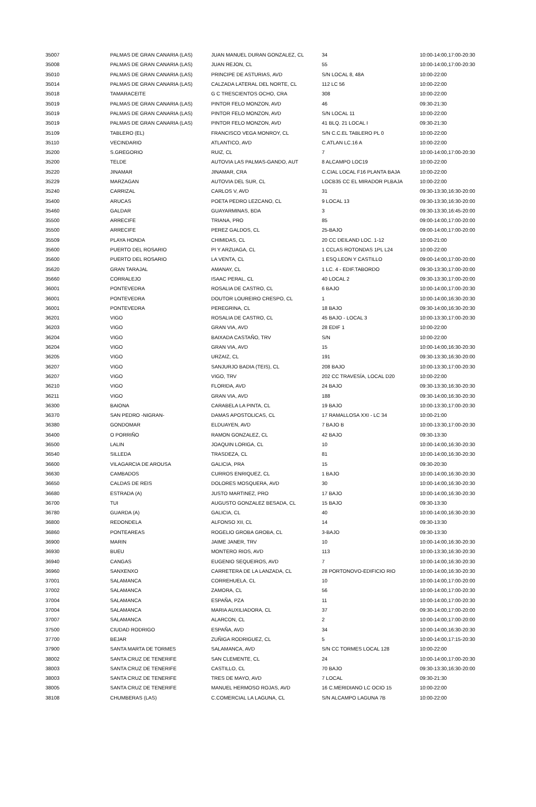| 35007 | PALMAS DE GRAN CANARIA (LAS) | JUAN MANUEL DURAN GONZALEZ, CL | 34 | 10:00-14:00,17:00-20:30 |
| 35008 | PALMAS DE GRAN CANARIA (LAS) | JUAN REJON, CL | 55 | 10:00-14:00,17:00-20:30 |
| 35010 | PALMAS DE GRAN CANARIA (LAS) | PRINCIPE DE ASTURIAS, AVD | S/N LOCAL 8, 48A | 10:00-22:00 |
| 35014 | PALMAS DE GRAN CANARIA (LAS) | CALZADA LATERAL DEL NORTE, CL | 112 LC 56 | 10:00-22:00 |
| 35018 | TAMARACEITE | G C TRESCIENTOS OCHO, CRA | 308 | 10:00-22:00 |
| 35019 | PALMAS DE GRAN CANARIA (LAS) | PINTOR FELO MONZON, AVD | 46 | 09:30-21:30 |
| 35019 | PALMAS DE GRAN CANARIA (LAS) | PINTOR FELO MONZON, AVD | S/N LOCAL 11 | 10:00-22:00 |
| 35019 | PALMAS DE GRAN CANARIA (LAS) | PINTOR FELO MONZON, AVD | 41 BLQ. 21 LOCAL I | 09:30-21:30 |
| 35109 | TABLERO (EL) | FRANCISCO VEGA MONROY, CL | S/N C.C.EL TABLERO PL 0 | 10:00-22:00 |
| 35110 | VECINDARIO | ATLANTICO, AVD | C.ATLAN LC.16 A | 10:00-22:00 |
| 35200 | S.GREGORIO | RUIZ, CL | 7 | 10:00-14:00,17:00-20:30 |
| 35200 | TELDE | AUTOVIA LAS PALMAS-GANDO, AUT | 8 ALCAMPO LOC19 | 10:00-22:00 |
| 35220 | JINAMAR | JINAMAR, CRA | C.CIAL LOCAL F16 PLANTA BAJA | 10:00-22:00 |
| 35229 | MARZAGAN | AUTOVIA DEL SUR, CL | LOCB35 CC EL MIRADOR PLBAJA | 10:00-22:00 |
| 35240 | CARRIZAL | CARLOS V, AVD | 31 | 09:30-13:30,16:30-20:00 |
| 35400 | ARUCAS | POETA PEDRO LEZCANO, CL | 9 LOCAL 13 | 09:30-13:30,16:30-20:00 |
| 35460 | GALDAR | GUAYARMINAS, BDA | 3 | 09:30-13:30,16:45-20:00 |
| 35500 | ARRECIFE | TRIANA, PRO | 85 | 09:00-14:00,17:00-20:00 |
| 35500 | ARRECIFE | PEREZ GALDOS, CL | 25-BAJO | 09:00-14:00,17:00-20:00 |
| 35509 | PLAYA HONDA | CHIMIDAS, CL | 20 CC DEILAND LOC. 1-12 | 10:00-21:00 |
| 35600 | PUERTO DEL ROSARIO | PI Y ARZUAGA, CL | 1 CCLAS ROTONDAS 1PL L24 | 10:00-22:00 |
| 35600 | PUERTO DEL ROSARIO | LA VENTA, CL | 1 ESQ.LEON Y CASTILLO | 09:00-14:00,17:00-20:00 |
| 35620 | GRAN TARAJAL | AMANAY, CL | 1 LC. 4 - EDIF.TABORDO | 09:30-13:30,17:00-20:00 |
| 35660 | CORRALEJO | ISAAC PERAL, CL | 40 LOCAL 2 | 09:30-13:30,17:00-20:00 |
| 36001 | PONTEVEDRA | ROSALIA DE CASTRO, CL | 6 BAJO | 10:00-14:00,17:00-20:30 |
| 36001 | PONTEVEDRA | DOUTOR LOUREIRO CRESPO, CL | 1 | 10:00-14:00,16:30-20:30 |
| 36001 | PONTEVEDRA | PEREGRINA, CL | 18 BAJO | 09:30-14:00,16:30-20:30 |
| 36201 | VIGO | ROSALIA DE CASTRO, CL | 45 BAJO - LOCAL 3 | 10:00-13:30,17:00-20:30 |
| 36203 | VIGO | GRAN VIA, AVD | 28 EDIF 1 | 10:00-22:00 |
| 36204 | VIGO | BAIXADA CASTAÑO, TRV | S/N | 10:00-22:00 |
| 36204 | VIGO | GRAN VIA, AVD | 15 | 10:00-14:00,16:30-20:30 |
| 36205 | VIGO | URZAIZ, CL | 191 | 09:30-13:30,16:30-20:00 |
| 36207 | VIGO | SANJURJO BADIA (TEIS), CL | 208 BAJO | 10:00-13:30,17:00-20:30 |
| 36207 | VIGO | VIGO, TRV | 202 CC TRAVESÍA, LOCAL D20 | 10:00-22:00 |
| 36210 | VIGO | FLORIDA, AVD | 24 BAJO | 09:30-13:30,16:30-20:30 |
| 36211 | VIGO | GRAN VIA, AVD | 188 | 09:30-14:00,16:30-20:30 |
| 36300 | BAIONA | CARABELA LA PINTA, CL | 19 BAJO | 10:00-13:30,17:00-20:30 |
| 36370 | SAN PEDRO -NIGRAN- | DAMAS APOSTOLICAS, CL | 17 RAMALLOSA XXI - LC 34 | 10:00-21:00 |
| 36380 | GONDOMAR | ELDUAYEN, AVD | 7 BAJO B | 10:00-13:30,17:00-20:30 |
| 36400 | O PORRIÑO | RAMON GONZALEZ, CL | 42 BAJO | 09:30-13:30 |
| 36500 | LALIN | JOAQUIN LORIGA, CL | 10 | 10:00-14:00,16:30-20:30 |
| 36540 | SILLEDA | TRASDEZA, CL | 81 | 10:00-14:00,16:30-20:30 |
| 36600 | VILAGARCIA DE AROUSA | GALICIA, PRA | 15 | 09:30-20:30 |
| 36630 | CAMBADOS | CURROS ENRIQUEZ, CL | 1 BAJO | 10:00-14:00,16:30-20:30 |
| 36650 | CALDAS DE REIS | DOLORES MOSQUERA, AVD | 30 | 10:00-14:00,16:30-20:30 |
| 36680 | ESTRADA (A) | JUSTO MARTINEZ, PRO | 17 BAJO | 10:00-14:00,16:30-20:30 |
| 36700 | TUI | AUGUSTO GONZALEZ BESADA, CL | 15 BAJO | 09:30-13:30 |
| 36780 | GUARDA (A) | GALICIA, CL | 40 | 10:00-14:00,16:30-20:30 |
| 36800 | REDONDELA | ALFONSO XII, CL | 14 | 09:30-13:30 |
| 36860 | PONTEAREAS | ROGELIO GROBA GROBA, CL | 3-BAJO | 09:30-13:30 |
| 36900 | MARIN | JAIME JANER, TRV | 10 | 10:00-14:00,16:30-20:30 |
| 36930 | BUEU | MONTERO RIOS, AVD | 113 | 10:00-13:30,16:30-20:30 |
| 36940 | CANGAS | EUGENIO SEQUEIROS, AVD | 7 | 10:00-14:00,16:30-20:30 |
| 36960 | SANXENXO | CARRETERA DE LA LANZADA, CL | 28 PORTONOVO-EDIFICIO RIO | 10:00-14:00,16:30-20:30 |
| 37001 | SALAMANCA | CORREHUELA, CL | 10 | 10:00-14:00,17:00-20:00 |
| 37002 | SALAMANCA | ZAMORA, CL | 56 | 10:00-14:00,17:00-20:30 |
| 37004 | SALAMANCA | ESPAÑA, PZA | 11 | 10:00-14:00,17:00-20:30 |
| 37004 | SALAMANCA | MARIA AUXILIADORA, CL | 37 | 09:30-14:00,17:00-20:00 |
| 37007 | SALAMANCA | ALARCON, CL | 2 | 10:00-14:00,17:00-20:00 |
| 37500 | CIUDAD RODRIGO | ESPAÑA, AVD | 34 | 10:00-14:00,16:30-20:30 |
| 37700 | BEJAR | ZUÑIGA RODRIGUEZ, CL | 5 | 10:00-14:00,17:15-20:30 |
| 37900 | SANTA MARTA DE TORMES | SALAMANCA, AVD | S/N CC TORMES LOCAL 128 | 10:00-22:00 |
| 38002 | SANTA CRUZ DE TENERIFE | SAN CLEMENTE, CL | 24 | 10:00-14:00,17:00-20:30 |
| 38003 | SANTA CRUZ DE TENERIFE | CASTILLO, CL | 70 BAJO | 09:30-13:30,16:30-20:00 |
| 38003 | SANTA CRUZ DE TENERIFE | TRES DE MAYO, AVD | 7 LOCAL | 09:30-21:30 |
| 38005 | SANTA CRUZ DE TENERIFE | MANUEL HERMOSO ROJAS, AVD | 16 C.MERIDIANO LC OCIO 15 | 10:00-22:00 |
| 38108 | CHUMBERAS (LAS) | C.COMERCIAL LA LAGUNA, CL | S/N ALCAMPO LAGUNA 7B | 10:00-22:00 |